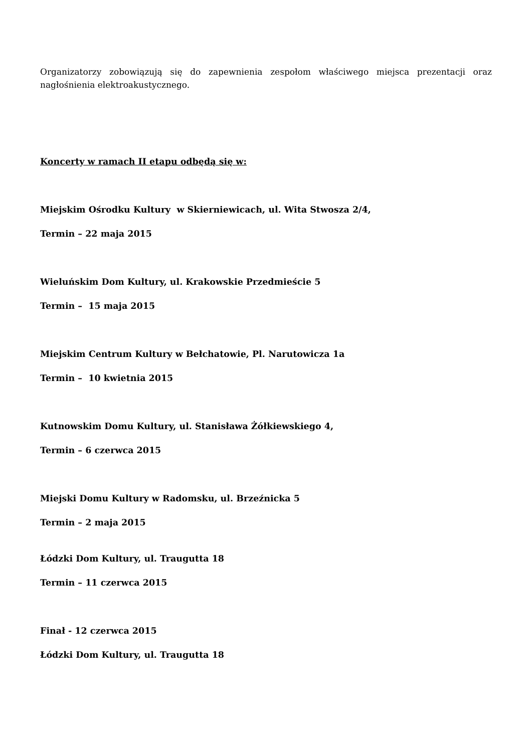Organizatorzy zobowiązują się do zapewnienia zespołom właściwego miejsca prezentacji oraz nagłośnienia elektroakustycznego.
Koncerty w ramach II etapu odbędą się w:
Miejskim Ośrodku Kultury w Skierniewicach, ul. Wita Stwosza 2/4,
Termin – 22 maja 2015
Wieluńskim Dom Kultury, ul. Krakowskie Przedmieście 5
Termin – 15 maja 2015
Miejskim Centrum Kultury w Bełchatowie, Pl. Narutowicza 1a
Termin – 10 kwietnia 2015
Kutnowskim Domu Kultury, ul. Stanisława Żółkiewskiego 4,
Termin – 6 czerwca 2015
Miejski Domu Kultury w Radomsku, ul. Brzeźnicka 5
Termin – 2 maja 2015
Łódzki Dom Kultury, ul. Traugutta 18
Termin – 11 czerwca 2015
Finał - 12 czerwca 2015
Łódzki Dom Kultury, ul. Traugutta 18